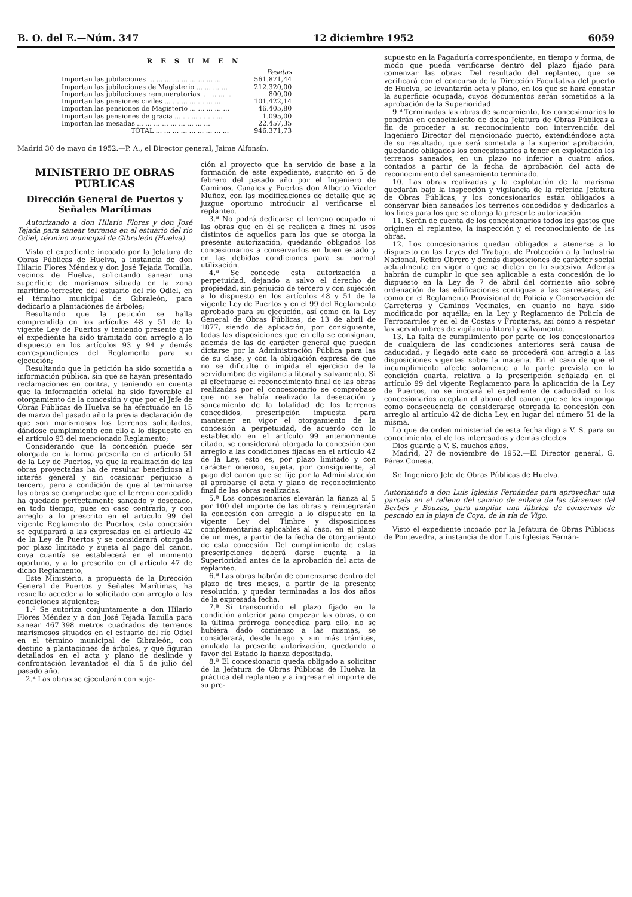B. O. del E.—Núm. 347 12 diciembre 1952 6059
RESUMEN
| | Pesetas |
| Importan las jubilaciones ... ... ... ... ... ... ... ... ... | 561.871,44 |
| Importan las jubilaciones de Magisterio ... ... ... ... | 212.320,00 |
| Importan las jubilaciones remuneratorias ... ... ... ... | 800,00 |
| Importan las pensiones civiles ... ... ... ... ... ... ... | 101.422,14 |
| Importan las pensiones de Magisterio ... ... ... ... ... | 46.405,80 |
| Importan las pensiones de gracia ... ... ... ... ... ... | 1.095,00 |
| Importan las mesadas ... ... ... ... ... ... ... ... ... | 22.457,35 |
| TOTAL ... ... ... ... ... ... ... ... ... | 946.371,73 |
Madrid 30 de mayo de 1952.—P. A., el Director general, Jaime Alfonsín.
MINISTERIO DE OBRAS PUBLICAS
Dirección General de Puertos y Señales Marítimas
Autorizando a don Hilario Flores y don José Tejada para sanear terrenos en el estuario del río Odiel, término municipal de Gibraleón (Huelva).
Visto el expediente incoado por la Jefatura de Obras Públicas de Huelva, a instancia de don Hilario Flores Méndez y don José Tejada Tomilla, vecinos de Huelva, solicitando sanear una superficie de marismas situada en la zona marítimo-terrestre del estuario del río Odiel, en el término municipal de Gibraleón, para dedicarlo a plantaciones de árboles;
Resultando que la petición se halla comprendida en los artículos 48 y 51 de la vigente Ley de Puertos y teniendo presente que el expediente ha sido tramitado con arreglo a lo dispuesto en los artículos 93 y 94 y demás correspondientes del Reglamento para su ejecución;
Resultando que la petición ha sido sometida a información pública, sin que se hayan presentado reclamaciones en contra, y teniendo en cuenta que la información oficial ha sido favorable al otorgamiento de la concesión y que por el Jefe de Obras Públicas de Huelva se ha efectuado en 15 de marzo del pasado año la previa declaración de que son marismosos los terrenos solicitados, dándose cumplimiento con ello a lo dispuesto en el artículo 93 del mencionado Reglamento;
Considerando que la concesión puede ser otorgada en la forma prescrita en el artículo 51 de la Ley de Puertos, ya que la realización de las obras proyectadas ha de resultar beneficiosa al interés general y sin ocasionar perjuicio a tercero, pero a condición de que al terminarse las obras se compruebe que el terreno concedido ha quedado perfectamente saneado y desecado, en todo tiempo, pues en caso contrario, y con arreglo a lo prescrito en el artículo 99 del vigente Reglamento de Puertos, esta concesión se equiparará a las expresadas en el artículo 42 de la Ley de Puertos y se considerará otorgada por plazo limitado y sujeta al pago del canon, cuya cuantía se establecerá en el momento oportuno, y a lo prescrito en el artículo 47 de dicho Reglamento,
Este Ministerio, a propuesta de la Dirección General de Puertos y Señales Marítimas, ha resuelto acceder a lo solicitado con arreglo a las condiciones siguientes:
1.ª Se autoriza conjuntamente a don Hilario Flores Méndez y a don José Tejada Tamilla para sanear 467.398 metros cuadrados de terrenos marismosos situados en el estuario del río Odiel en el término municipal de Gibraleón, con destino a plantaciones de árboles, y que figuran detallados en el acta y plano de deslinde y confrontación levantados el día 5 de julio del pasado año.
2.ª Las obras se ejecutarán con suje-
ción al proyecto que ha servido de base a la formación de este expediente, suscrito en 5 de febrero del pasado año por el Ingeniero de Caminos, Canales y Puertos don Alberto Viader Muñoz, con las modificaciones de detalle que se juzgue oportuno introducir al verificarse el replanteo.
3.ª No podrá dedicarse el terreno ocupado ni las obras que en él se realicen a fines ni usos distintos de aquellos para los que se otorga la presente autorización, quedando obligados los concesionarios a conservarlos en buen estado y en las debidas condiciones para su normal utilización.
4.ª Se concede esta autorización a perpetuidad, dejando a salvo el derecho de propiedad, sin perjuicio de tercero y con sujeción a lo dispuesto en los artículos 48 y 51 de la vigente Ley de Puertos y en el 99 del Reglamento aprobado para su ejecución, así como en la Ley General de Obras Públicas, de 13 de abril de 1877, siendo de aplicación, por consiguiente, todas las disposiciones que en ella se consignan, además de las de carácter general que puedan dictarse por la Administración Pública para las de su clase, y con la obligación expresa de que no se dificulte o impida el ejercicio de la servidumbre de vigilancia litoral y salvamento. Si al efectuarse el reconocimiento final de las obras realizadas por el concesionario se comprobase que no se había realizado la desecación y saneamiento de la totalidad de los terrenos concedidos, prescripción impuesta para mantener en vigor el otorgamiento de la concesión a perpetuidad, de acuerdo con lo establecido en el artículo 99 anteriormente citado, se considerará otorgada la concesión con arreglo a las condiciones fijadas en el artículo 42 de la Ley, esto es, por plazo limitado y con carácter oneroso, sujeta, por consiguiente, al pago del canon que se fije por la Administración al aprobarse el acta y plano de reconocimiento final de las obras realizadas.
5.ª Los concesionarios elevarán la fianza al 5 por 100 del importe de las obras y reintegrarán la concesión con arreglo a lo dispuesto en la vigente Ley del Timbre y disposiciones complementarias aplicables al caso, en el plazo de un mes, a partir de la fecha de otorgamiento de esta concesión. Del cumplimiento de estas prescripciones deberá darse cuenta a la Superioridad antes de la aprobación del acta de replanteo.
6.ª Las obras habrán de comenzarse dentro del plazo de tres meses, a partir de la presente resolución, y quedar terminadas a los dos años de la expresada fecha.
7.ª Si transcurrido el plazo fijado en la condición anterior para empezar las obras, o en la última prórroga concedida para ello, no se hubiera dado comienzo a las mismas, se considerará, desde luego y sin más trámites, anulada la presente autorización, quedando a favor del Estado la fianza depositada.
8.ª El concesionario queda obligado a solicitar de la Jefatura de Obras Públicas de Huelva la práctica del replanteo y a ingresar el importe de su pre-
supuesto en la Pagaduría correspondiente, en tiempo y forma, de modo que pueda verificarse dentro del plazo fijado para comenzar las obras. Del resultado del replanteo, que se verificará con el concurso de la Dirección Facultativa del puerto de Huelva, se levantarán acta y plano, en los que se hará constar la superficie ocupada, cuyos documentos serán sometidos a la aprobación de la Superioridad.
9.ª Terminadas las obras de saneamiento, los concesionarios lo pondrán en conocimiento de dicha Jefatura de Obras Públicas a fin de proceder a su reconocimiento con intervención del Ingeniero Director del mencionado puerto, extendiéndose acta de su resultado, que será sometida a la superior aprobación, quedando obligados los concesionarios a tener en explotación los terrenos saneados, en un plazo no inferior a cuatro años, contados a partir de la fecha de aprobación del acta de reconocimiento del saneamiento terminado.
10. Las obras realizadas y la explotación de la marisma quedarán bajo la inspección y vigilancia de la referida Jefatura de Obras Públicas, y los concesionarios están obligados a conservar bien saneados los terrenos concedidos y dedicarlos a los fines para los que se otorga la presente autorización.
11. Serán de cuenta de los concesionarios todos los gastos que originen el replanteo, la inspección y el reconocimiento de las obras.
12. Los concesionarios quedan obligados a atenerse a lo dispuesto en las Leyes del Trabajo, de Protección a la Industria Nacional, Retiro Obrero y demás disposiciones de carácter social actualmente en vigor o que se dicten en lo sucesivo. Además habrán de cumplir lo que sea aplicable a esta concesión de lo dispuesto en la Ley de 7 de abril del corriente año sobre ordenación de las edificaciones contiguas a las carreteras, así como en el Reglamento Provisional de Policía y Conservación de Carreteras y Caminos Vecinales, en cuanto no haya sido modificado por aquélla; en la Ley y Reglamento de Policía de Ferrocarriles y en el de Costas y Fronteras, así como a respetar las servidumbres de vigilancia litoral y salvamento.
13. La falta de cumplimiento por parte de los concesionarios de cualquiera de las condiciones anteriores será causa de caducidad, y llegado este caso se procederá con arreglo a las disposiciones vigentes sobre la materia. En el caso de que el incumplimiento afecte solamente a la parte prevista en la condición cuarta, relativa a la prescripción señalada en el artículo 99 del vigente Reglamento para la aplicación de la Ley de Puertos, no se incoará el expediente de caducidad si los concesionarios aceptan el abono del canon que se les imponga como consecuencia de considerarse otorgada la concesión con arreglo al artículo 42 de dicha Ley, en lugar del número 51 de la misma.
Lo que de orden ministerial de esta fecha digo a V. S. para su conocimiento, el de los interesados y demás efectos.
Dios guarde a V. S. muchos años.
Madrid, 27 de noviembre de 1952.—El Director general, G. Pérez Conesa.
Sr. Ingeniero Jefe de Obras Públicas de Huelva.
Autorizando a don Luis Iglesias Fernández para aprovechar una parcela en el relleno del camino de enlace de las dársenas del Berbés y Bouzas, para ampliar una fábrica de conservas de pescado en la playa de Coya, de la ría de Vigo.
Visto el expediente incoado por la Jefatura de Obras Públicas de Pontevedra, a instancia de don Luis Iglesias Fernán-